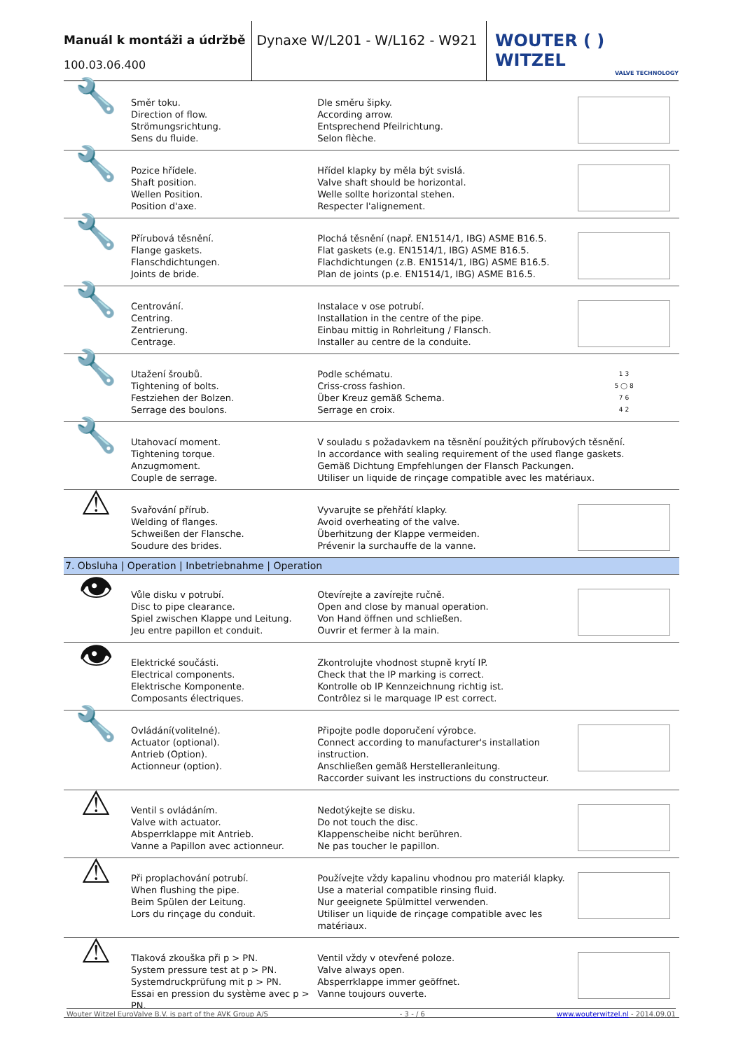Manuál k montáži a údržbě
100.03.06.400
Dynaxe W/L201 - W/L162 - W921
WOUTER ( ) WITZEL
VALVE TECHNOLOGY
| 🔧 | Směr toku. Direction of flow. Strömungsrichtung. Sens du fluide. | Dle směru šipky. According arrow. Entsprechend Pfeilrichtung. Selon flèche. | |
| 🔧 | Pozice hřídele. Shaft position. Wellen Position. Position d'axe. | Hřídel klapky by měla být svislá. Valve shaft should be horizontal. Welle sollte horizontal stehen. Respecter l'alignement. | |
| 🔧 | Přírubová těsnění. Flange gaskets. Flanschdichtungen. Joints de bride. | Plochá těsnění (např. EN1514/1, IBG) ASME B16.5. Flat gaskets (e.g. EN1514/1, IBG) ASME B16.5. Flachdichtungen (z.B. EN1514/1, IBG) ASME B16.5. Plan de joints (p.e. EN1514/1, IBG) ASME B16.5. | |
| 🔧 | Centrování. Centring. Zentrierung. Centrage. | Instalace v ose potrubí. Installation in the centre of the pipe. Einbau mittig in Rohrleitung / Flansch. Installer au centre de la conduite. | |
| 🔧 | Utažení šroubů. Tightening of bolts. Festziehen der Bolzen. Serrage des boulons. | Podle schématu. Criss-cross fashion. Über Kreuz gemäß Schema. Serrage en croix. | 1 3 5 ◯ 8 7 6 4 2 |
| 🔧 | Utahovací moment. Tightening torque. Anzugmoment. Couple de serrage. | V souladu s požadavkem na těsnění použitých přírubových těsnění. In accordance with sealing requirement of the used flange gaskets. Gemäß Dichtung Empfehlungen der Flansch Packungen. Utiliser un liquide de rinçage compatible avec les matériaux. | |
| ⚠ | Svařování přírub. Welding of flanges. Schweißen der Flansche. Soudure des brides. | Vyvarujte se přehřátí klapky. Avoid overheating of the valve. Überhitzung der Klappe vermeiden. Prévenir la surchauffe de la vanne. | |
| 7. Obsluha / Operation / Inbetriebnahme / Operation | | | |
| 👁 | Vůle disku v potrubí. Disc to pipe clearance. Spiel zwischen Klappe und Leitung. Jeu entre papillon et conduit. | Otevírejte a zavírejte ručně. Open and close by manual operation. Von Hand öffnen und schließen. Ouvrir et fermer à la main. | |
| 👁 | Elektrické součásti. Electrical components. Elektrische Komponente. Composants électriques. | Zkontrolujte vhodnost stupně krytí IP. Check that the IP marking is correct. Kontrolle ob IP Kennzeichnung richtig ist. Contrôlez si le marquage IP est correct. | |
| 🔧 | Ovládání(volitelné). Actuator (optional). Antrieb (Option). Actionneur (option). | Připojte podle doporučení výrobce. Connect according to manufacturer's installation instruction. Anschließen gemäß Herstelleranleitung. Raccorder suivant les instructions du constructeur. | |
| ⚠ | Ventil s ovládáním. Valve with actuator. Absperrklappe mit Antrieb. Vanne a Papillon avec actionneur. | Nedotýkejte se disku. Do not touch the disc. Klappenscheibe nicht berühren. Ne pas toucher le papillon. | |
| ⚠ | Při proplachování potrubí. When flushing the pipe. Beim Spülen der Leitung. Lors du rinçage du conduit. | Používejte vždy kapalinu vhodnou pro materiál klapky. Use a material compatible rinsing fluid. Nur geeignete Spülmittel verwenden. Utiliser un liquide de rinçage compatible avec les matériaux. | |
| ⚠ | Tlaková zkouška při p > PN. System pressure test at p > PN. Systemdruckprüfung mit p > PN. Essai en pression du système avec p > PN. | Ventil vždy v otevřené poloze. Valve always open. Absperrklappe immer geöffnet. Vanne toujours ouverte. | |
Wouter Witzel EuroValve B.V. is part of the AVK Group A/S - 3 - / 6 www.wouterwitzel.nl - 2014.09.01